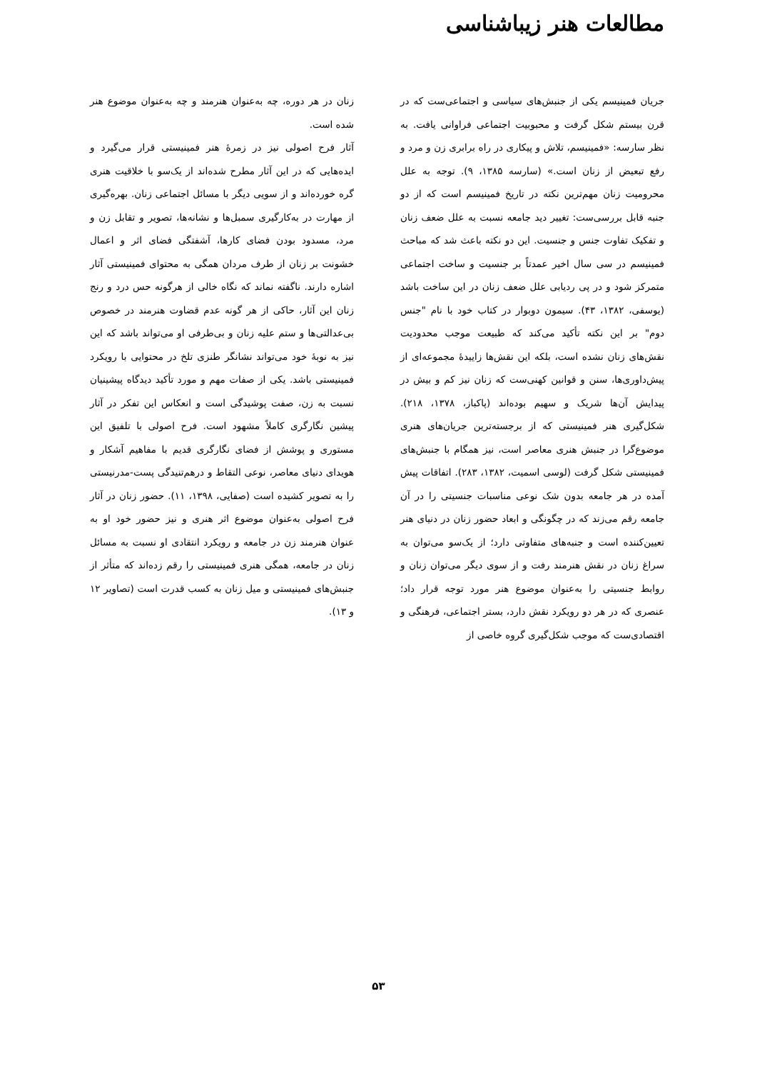مطالعات هنر زیباشناسی
جریان فمینیسم یکی از جنبش‌های سیاسی و اجتماعی‌ست که در قرن بیستم شکل گرفت و محبوبیت اجتماعی فراوانی یافت. به نظر سارسه: «فمینیسم، تلاش و پیکاری در راه برابری زن و مرد و رفع تبعیض از زنان است.» (سارسه ۱۳۸۵، ۹). توجه به علل محرومیت زنان مهم‌ترین نکته در تاریخ فمینیسم است که از دو جنبه قابل بررسی‌ست: تغییر دید جامعه نسبت به علل ضعف زنان و تفکیک تفاوت جنس و جنسیت. این دو نکته باعث شد که مباحث فمینیسم در سی سال اخیر عمدتاً بر جنسیت و ساخت اجتماعی متمرکز شود و در پی ردیابی علل ضعف زنان در این ساخت باشد (یوسفی، ۱۳۸۲، ۴۳). سیمون دوبوار در کتاب خود با نام "جنس دوم" بر این نکته تأکید می‌کند که طبیعت موجب محدودیت نقش‌های زنان نشده است، بلکه این نقش‌ها زاییدهٔ مجموعه‌ای از پیش‌داوری‌ها، سنن و قوانین کهنی‌ست که زنان نیز کم و بیش در پیدایش آن‌ها شریک و سهیم بوده‌اند (پاکباز، ۱۳۷۸، ۲۱۸). شکل‌گیری هنر فمینیستی که از برجسته‌ترین جریان‌های هنری موضوع‌گرا در جنبش هنری معاصر است، نیز همگام با جنبش‌های فمینیستی شکل گرفت (لوسی اسمیت، ۱۳۸۲، ۲۸۳). اتفاقات پیش آمده در هر جامعه بدون شک نوعی مناسبات جنسیتی را در آن جامعه رقم می‌زند که در چگونگی و ابعاد حضور زنان در دنیای هنر تعیین‌کننده است و جنبه‌های متفاوتی دارد؛ از یک‌سو می‌توان به سراغ زنان در نقش هنرمند رفت و از سوی دیگر می‌توان زنان و روابط جنسیتی را به‌عنوان موضوع هنر مورد توجه قرار داد؛ عنصری که در هر دو رویکرد نقش دارد، بستر اجتماعی، فرهنگی و اقتصادی‌ست که موجب شکل‌گیری گروه خاصی از
زنان در هر دوره، چه به‌عنوان هنرمند و چه به‌عنوان موضوع هنر شده است.
آثار فرح اصولی نیز در زمرهٔ هنر فمینیستی قرار می‌گیرد و ایده‌هایی که در این آثار مطرح شده‌اند از یک‌سو با خلاقیت هنری گره خورده‌اند و از سویی دیگر با مسائل اجتماعی زنان. بهره‌گیری از مهارت در به‌کارگیری سمبل‌ها و نشانه‌ها، تصویر و تقابل زن و مرد، مسدود بودن فضای کارها، آشفتگی فضای اثر و اعمال خشونت بر زنان از طرف مردان همگی به محتوای فمینیستی آثار اشاره دارند. ناگفته نماند که نگاه خالی از هرگونه حس درد و رنج زنان این آثار، حاکی از هر گونه عدم قضاوت هنرمند در خصوص بی‌عدالتی‌ها و ستم علیه زنان و بی‌طرفی او می‌تواند باشد که این نیز به نوبهٔ خود می‌تواند نشانگر طنزی تلخ در محتوایی با رویکرد فمینیستی باشد. یکی از صفات مهم و مورد تأکید دیدگاه پیشینیان نسبت به زن، صفت پوشیدگی است و انعکاس این تفکر در آثار پیشین نگارگری کاملاً مشهود است. فرح اصولی با تلفیق این مستوری و پوشش از فضای نگارگری قدیم با مفاهیم آشکار و هویدای دنیای معاصر، نوعی التقاط و درهم‌تنیدگی پست-مدرنیستی را به تصویر کشیده است (صفایی، ۱۳۹۸، ۱۱). حضور زنان در آثار فرح اصولی به‌عنوان موضوع اثر هنری و نیز حضور خود او به عنوان هنرمند زن در جامعه و رویکرد انتقادی او نسبت به مسائل زنان در جامعه، همگی هنری فمینیستی را رقم زده‌اند که متأثر از جنبش‌های فمینیستی و میل زنان به کسب قدرت است (تصاویر ۱۲ و ۱۳).
۵۳